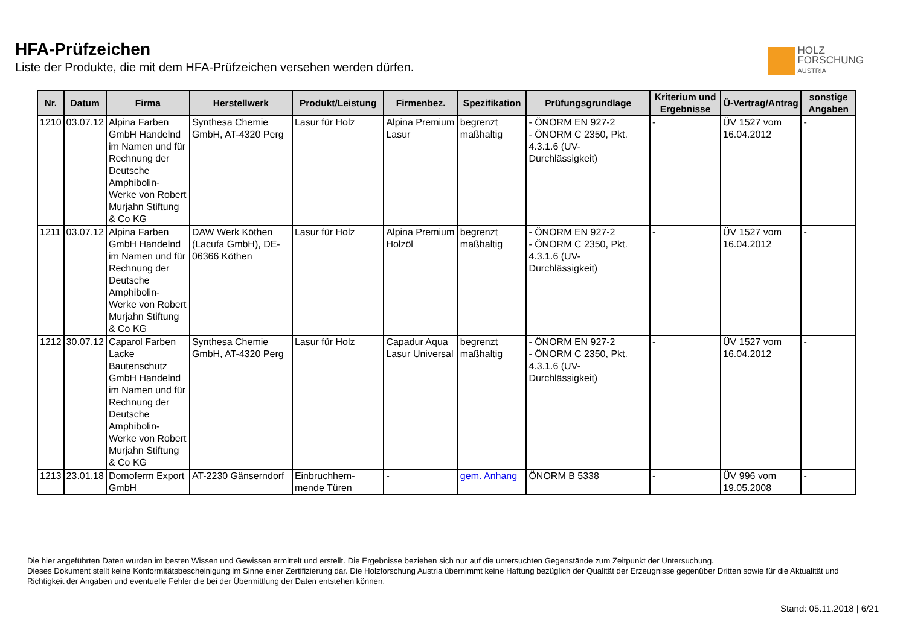HFA-Prüfzeichen
Liste der Produkte, die mit dem HFA-Prüfzeichen versehen werden dürfen.
HOLZ
FORSCHUNG
AUSTRIA
| Nr. | Datum | Firma | Herstellwerk | Produkt/Leistung | Firmenbez. | Spezifikation | Prüfungsgrundlage | Kriterium und Ergebnisse | Ü-Vertrag/Antrag | sonstige Angaben |
| --- | --- | --- | --- | --- | --- | --- | --- | --- | --- | --- |
| 1210 | 03.07.12 | Alpina Farben GmbH Handelnd im Namen und für Rechnung der Deutsche Amphibolin-Werke von Robert Murjahn Stiftung & Co KG | Synthesa Chemie GmbH, AT-4320 Perg | Lasur für Holz | Alpina Premium Lasur | begrenzt maßhaltig | - ÖNORM EN 927-2 - ÖNORM C 2350, Pkt. 4.3.1.6 (UV-Durchlässigkeit) | - | ÜV 1527 vom 16.04.2012 | - |
| 1211 | 03.07.12 | Alpina Farben GmbH Handelnd im Namen und für Rechnung der Deutsche Amphibolin-Werke von Robert Murjahn Stiftung & Co KG | DAW Werk Köthen (Lacufa GmbH), DE-06366 Köthen | Lasur für Holz | Alpina Premium Holzöl | begrenzt maßhaltig | - ÖNORM EN 927-2 - ÖNORM C 2350, Pkt. 4.3.1.6 (UV-Durchlässigkeit) | - | ÜV 1527 vom 16.04.2012 | - |
| 1212 | 30.07.12 | Caparol Farben Lacke Bautenschutz GmbH Handelnd im Namen und für Rechnung der Deutsche Amphibolin-Werke von Robert Murjahn Stiftung & Co KG | Synthesa Chemie GmbH, AT-4320 Perg | Lasur für Holz | Capadur Aqua Lasur Universal | begrenzt maßhaltig | - ÖNORM EN 927-2 - ÖNORM C 2350, Pkt. 4.3.1.6 (UV-Durchlässigkeit) | - | ÜV 1527 vom 16.04.2012 | - |
| 1213 | 23.01.18 | Domoferm Export GmbH | AT-2230 Gänserndorf | Einbruchhem-mende Türen | - | gem. Anhang | ÖNORM B 5338 | - | ÜV 996 vom 19.05.2008 | - |
Die hier angeführten Daten wurden im besten Wissen und Gewissen ermittelt und erstellt. Die Ergebnisse beziehen sich nur auf die untersuchten Gegenstände zum Zeitpunkt der Untersuchung.
Dieses Dokument stellt keine Konformitätsbescheinigung im Sinne einer Zertifizierung dar. Die Holzforschung Austria übernimmt keine Haftung bezüglich der Qualität der Erzeugnisse gegenüber Dritten sowie für die Aktualität und Richtigkeit der Angaben und eventuelle Fehler die bei der Übermittlung der Daten entstehen können.
Stand: 05.11.2018 | 6/21